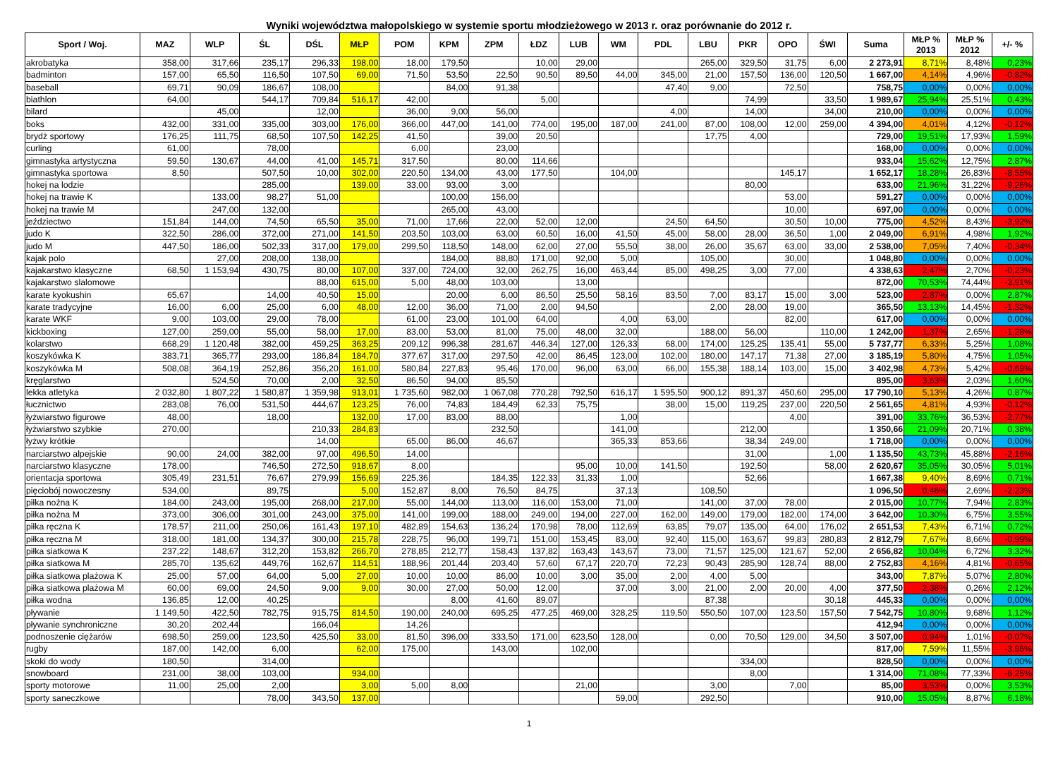Wyniki województwa małopolskiego w systemie sportu młodzieżowego w 2013 r. oraz porównanie do 2012 r.
| Sport / Woj. | MAZ | WLP | ŚL | DŚL | MŁP | POM | KPM | ZPM | ŁDZ | LUB | WM | PDL | LBU | PKR | OPO | ŚWI | Suma | MŁP % 2013 | MŁP % 2012 | +/- % |
| --- | --- | --- | --- | --- | --- | --- | --- | --- | --- | --- | --- | --- | --- | --- | --- | --- | --- | --- | --- | --- |
| akrobatyka | 358,00 | 317,66 | 235,17 | 296,33 | 198,00 | 18,00 | 179,50 | | 10,00 | 29,00 | | | 265,00 | 329,50 | 31,75 | 6,00 | 2 273,91 | 8,71% | 8,48% | 0,23% |
| badminton | 157,00 | 65,50 | 116,50 | 107,50 | 69,00 | 71,50 | 53,50 | 22,50 | 90,50 | 89,50 | 44,00 | 345,00 | 21,00 | 157,50 | 136,00 | 120,50 | 1 667,00 | 4,14% | 4,96% | -0,82% |
| baseball | 69,71 | 90,09 | 186,67 | 108,00 | | | 84,00 | 91,38 | | | | 47,40 | 9,00 | | 72,50 | | 758,75 | 0,00% | 0,00% | 0,00% |
| biathlon | 64,00 | | 544,17 | 709,84 | 516,17 | 42,00 | | | 5,00 | | | | | 74,99 | | 33,50 | 1 989,67 | 25,94% | 25,51% | 0,43% |
| bilard | | 45,00 | | 12,00 | | 36,00 | 9,00 | 56,00 | | | | 4,00 | | 14,00 | | 34,00 | 210,00 | 0,00% | 0,00% | 0,00% |
| boks | 432,00 | 331,00 | 335,00 | 303,00 | 176,00 | 366,00 | 447,00 | 141,00 | 774,00 | 195,00 | 187,00 | 241,00 | 87,00 | 108,00 | 12,00 | 259,00 | 4 394,00 | 4,01% | 4,12% | -0,12% |
| brydż sportowy | 176,25 | 111,75 | 68,50 | 107,50 | 142,25 | 41,50 | | 39,00 | 20,50 | | | | 17,75 | 4,00 | | | 729,00 | 19,51% | 17,93% | 1,59% |
| curling | 61,00 | | 78,00 | | | 6,00 | | 23,00 | | | | | | | | | 168,00 | 0,00% | 0,00% | 0,00% |
| gimnastyka artystyczna | 59,50 | 130,67 | 44,00 | 41,00 | 145,71 | 317,50 | | 80,00 | 114,66 | | | | | | | | 933,04 | 15,62% | 12,75% | 2,87% |
| gimnastyka sportowa | 8,50 | | 507,50 | 10,00 | 302,00 | 220,50 | 134,00 | 43,00 | 177,50 | | 104,00 | | | | 145,17 | | 1 652,17 | 18,28% | 26,83% | -8,55% |
| hokej na lodzie | | | 285,00 | | 139,00 | 33,00 | 93,00 | 3,00 | | | | | | 80,00 | | | 633,00 | 21,96% | 31,22% | -9,26% |
| hokej na trawie K | | 133,00 | 98,27 | 51,00 | | | 100,00 | 156,00 | | | | | | | 53,00 | | 591,27 | 0,00% | 0,00% | 0,00% |
| hokej na trawie M | | 247,00 | 132,00 | | | | 265,00 | 43,00 | | | | | | | 10,00 | | 697,00 | 0,00% | 0,00% | 0,00% |
| jeździectwo | 151,84 | 144,00 | 74,50 | 65,50 | 35,00 | 71,00 | 17,66 | 22,00 | 52,00 | 12,00 | | 24,50 | 64,50 | | 30,50 | 10,00 | 775,00 | 4,52% | 8,43% | -3,92% |
| judo K | 322,50 | 286,00 | 372,00 | 271,00 | 141,50 | 203,50 | 103,00 | 63,00 | 60,50 | 16,00 | 41,50 | 45,00 | 58,00 | 28,00 | 36,50 | 1,00 | 2 049,00 | 6,91% | 4,98% | 1,92% |
| judo M | 447,50 | 186,00 | 502,33 | 317,00 | 179,00 | 299,50 | 118,50 | 148,00 | 62,00 | 27,00 | 55,50 | 38,00 | 26,00 | 35,67 | 63,00 | 33,00 | 2 538,00 | 7,05% | 7,40% | -0,34% |
| kajak polo | | 27,00 | 208,00 | 138,00 | | | 184,00 | 88,80 | 171,00 | 92,00 | 5,00 | | 105,00 | | 30,00 | | 1 048,80 | 0,00% | 0,00% | 0,00% |
| kajakarstwo klasyczne | 68,50 | 1 153,94 | 430,75 | 80,00 | 107,00 | 337,00 | 724,00 | 32,00 | 262,75 | 16,00 | 463,44 | 85,00 | 498,25 | 3,00 | 77,00 | | 4 338,63 | 2,47% | 2,70% | -0,23% |
| kajakarstwo slalomowe | | | | 88,00 | 615,00 | 5,00 | 48,00 | 103,00 | | 13,00 | | | | | | | 872,00 | 70,53% | 74,44% | -3,91% |
| karate kyokushin | 65,67 | | 14,00 | 40,50 | 15,00 | | 20,00 | 6,00 | 86,50 | 25,50 | 58,16 | 83,50 | 7,00 | 83,17 | 15,00 | 3,00 | 523,00 | 2,87% | 0,00% | 2,87% |
| karate tradycyjne | 16,00 | 6,00 | 25,00 | 6,00 | 48,00 | 12,00 | 36,00 | 71,00 | 2,00 | 94,50 | | | 2,00 | 28,00 | 19,00 | | 365,50 | 13,13% | 14,45% | -1,32% |
| karate WKF | 9,00 | 103,00 | 29,00 | 78,00 | | 61,00 | 23,00 | 101,00 | 64,00 | | 4,00 | 63,00 | | | 82,00 | | 617,00 | 0,00% | 0,00% | 0,00% |
| kickboxing | 127,00 | 259,00 | 55,00 | 58,00 | 17,00 | 83,00 | 53,00 | 81,00 | 75,00 | 48,00 | 32,00 | | 188,00 | 56,00 | | 110,00 | 1 242,00 | 1,37% | 2,65% | -1,28% |
| kolarstwo | 668,29 | 1 120,48 | 382,00 | 459,25 | 363,25 | 209,12 | 996,38 | 281,67 | 446,34 | 127,00 | 126,33 | 68,00 | 174,00 | 125,25 | 135,41 | 55,00 | 5 737,77 | 6,33% | 5,25% | 1,08% |
| koszykówka K | 383,71 | 365,77 | 293,00 | 186,84 | 184,70 | 377,67 | 317,00 | 297,50 | 42,00 | 86,45 | 123,00 | 102,00 | 180,00 | 147,17 | 71,38 | 27,00 | 3 185,19 | 5,80% | 4,75% | 1,05% |
| koszykówka M | 508,08 | 364,19 | 252,86 | 356,20 | 161,00 | 580,84 | 227,83 | 95,46 | 170,00 | 96,00 | 63,00 | 66,00 | 155,38 | 188,14 | 103,00 | 15,00 | 3 402,98 | 4,73% | 5,42% | -0,69% |
| kręglarstwo | | 524,50 | 70,00 | 2,00 | 32,50 | 86,50 | 94,00 | 85,50 | | | | | | | | | 895,00 | 3,63% | 2,03% | 1,60% |
| lekka atletyka | 2 032,80 | 1 807,22 | 1 580,87 | 1 359,98 | 913,01 | 1 735,60 | 982,00 | 1 067,08 | 770,28 | 792,50 | 616,17 | 1 595,50 | 900,12 | 891,37 | 450,60 | 295,00 | 17 790,10 | 5,13% | 4,26% | 0,87% |
| łucznictwo | 283,08 | 76,00 | 531,50 | 444,67 | 123,25 | 76,00 | 74,83 | 184,49 | 62,33 | 75,75 | | 38,00 | 15,00 | 119,25 | 237,00 | 220,50 | 2 561,65 | 4,81% | 4,93% | -0,12% |
| łyżwiarstwo figurowe | 48,00 | | 18,00 | | 132,00 | 17,00 | 83,00 | 88,00 | | | 1,00 | | | | 4,00 | | 391,00 | 33,76% | 36,53% | -2,77% |
| łyżwiarstwo szybkie | 270,00 | | | 210,33 | 284,83 | | | 232,50 | | | 141,00 | | | 212,00 | | | 1 350,66 | 21,09% | 20,71% | 0,38% |
| łyżwy krótkie | | | | 14,00 | | 65,00 | 86,00 | 46,67 | | | 365,33 | 853,66 | | 38,34 | 249,00 | | 1 718,00 | 0,00% | 0,00% | 0,00% |
| narciarstwo alpejskie | 90,00 | 24,00 | 382,00 | 97,00 | 496,50 | 14,00 | | | | | | | | 31,00 | | 1,00 | 1 135,50 | 43,73% | 45,88% | -2,16% |
| narciarstwo klasyczne | 178,00 | | 746,50 | 272,50 | 918,67 | 8,00 | | | | 95,00 | 10,00 | 141,50 | | 192,50 | | 58,00 | 2 620,67 | 35,05% | 30,05% | 5,01% |
| orientacja sportowa | 305,49 | 231,51 | 76,67 | 279,99 | 156,69 | 225,36 | | 184,35 | 122,33 | 31,33 | 1,00 | | | 52,66 | | | 1 667,38 | 9,40% | 8,69% | 0,71% |
| pięciobój nowoczesny | 534,00 | | 89,75 | | 5,00 | 152,87 | 8,00 | 76,50 | 84,75 | | 37,13 | | 108,50 | | | | 1 096,50 | 0,46% | 2,69% | -2,23% |
| piłka nożna K | 184,00 | 243,00 | 195,00 | 268,00 | 217,00 | 55,00 | 144,00 | 113,00 | 116,00 | 153,00 | 71,00 | | 141,00 | 37,00 | 78,00 | | 2 015,00 | 10,77% | 7,94% | 2,83% |
| piłka nożna M | 373,00 | 306,00 | 301,00 | 243,00 | 375,00 | 141,00 | 199,00 | 188,00 | 249,00 | 194,00 | 227,00 | 162,00 | 149,00 | 179,00 | 182,00 | 174,00 | 3 642,00 | 10,30% | 6,75% | 3,55% |
| piłka ręczna K | 178,57 | 211,00 | 250,06 | 161,43 | 197,10 | 482,89 | 154,63 | 136,24 | 170,98 | 78,00 | 112,69 | 63,85 | 79,07 | 135,00 | 64,00 | 176,02 | 2 651,53 | 7,43% | 6,71% | 0,72% |
| piłka ręczna M | 318,00 | 181,00 | 134,37 | 300,00 | 215,78 | 228,75 | 96,00 | 199,71 | 151,00 | 153,45 | 83,00 | 92,40 | 115,00 | 163,67 | 99,83 | 280,83 | 2 812,79 | 7,67% | 8,66% | -0,99% |
| piłka siatkowa K | 237,22 | 148,67 | 312,20 | 153,82 | 266,70 | 278,85 | 212,77 | 158,43 | 137,82 | 163,43 | 143,67 | 73,00 | 71,57 | 125,00 | 121,67 | 52,00 | 2 656,82 | 10,04% | 6,72% | 3,32% |
| piłka siatkowa M | 285,70 | 135,62 | 449,76 | 162,67 | 114,51 | 188,96 | 201,44 | 203,40 | 57,60 | 67,17 | 220,70 | 72,23 | 90,43 | 285,90 | 128,74 | 88,00 | 2 752,83 | 4,16% | 4,81% | -0,65% |
| piłka siatkowa plażowa K | 25,00 | 57,00 | 64,00 | 5,00 | 27,00 | 10,00 | 10,00 | 86,00 | 10,00 | 3,00 | 35,00 | 2,00 | 4,00 | 5,00 | | | 343,00 | 7,87% | 5,07% | 2,80% |
| piłka siatkowa plażowa M | 60,00 | 69,00 | 24,50 | 9,00 | 9,00 | 30,00 | 27,00 | 50,00 | 12,00 | | 37,00 | 3,00 | 21,00 | 2,00 | 20,00 | 4,00 | 377,50 | 2,38% | 0,26% | 2,12% |
| piłka wodna | 136,85 | 12,00 | 40,25 | | | | 8,00 | 41,60 | 89,07 | | | | 87,38 | | | 30,18 | 445,33 | 0,00% | 0,00% | 0,00% |
| pływanie | 1 149,50 | 422,50 | 782,75 | 915,75 | 814,50 | 190,00 | 240,00 | 695,25 | 477,25 | 469,00 | 328,25 | 119,50 | 550,50 | 107,00 | 123,50 | 157,50 | 7 542,75 | 10,80% | 9,68% | 1,12% |
| pływanie synchroniczne | 30,20 | 202,44 | | 166,04 | | 14,26 | | | | | | | | | | | 412,94 | 0,00% | 0,00% | 0,00% |
| podnoszenie ciężarów | 698,50 | 259,00 | 123,50 | 425,50 | 33,00 | 81,50 | 396,00 | 333,50 | 171,00 | 623,50 | 128,00 | | 0,00 | 70,50 | 129,00 | 34,50 | 3 507,00 | 0,94% | 1,01% | -0,07% |
| rugby | 187,00 | 142,00 | 6,00 | | 62,00 | 175,00 | | 143,00 | | 102,00 | | | | | | | 817,00 | 7,59% | 11,55% | -3,96% |
| skoki do wody | 180,50 | | 314,00 | | | | | | | | | | | 334,00 | | | 828,50 | 0,00% | 0,00% | 0,00% |
| snowboard | 231,00 | 38,00 | 103,00 | | 934,00 | | | | | | | | | 8,00 | | | 1 314,00 | 71,08% | 77,33% | -6,25% |
| sporty motorowe | 11,00 | 25,00 | 2,00 | | 3,00 | 5,00 | 8,00 | | | 21,00 | | | 3,00 | | 7,00 | | 85,00 | 3,53% | 0,00% | 3,53% |
| sporty saneczkowe | | | 78,00 | 343,50 | 137,00 | | | | | | 59,00 | | 292,50 | | | | 910,00 | 15,05% | 8,87% | 6,18% |
1